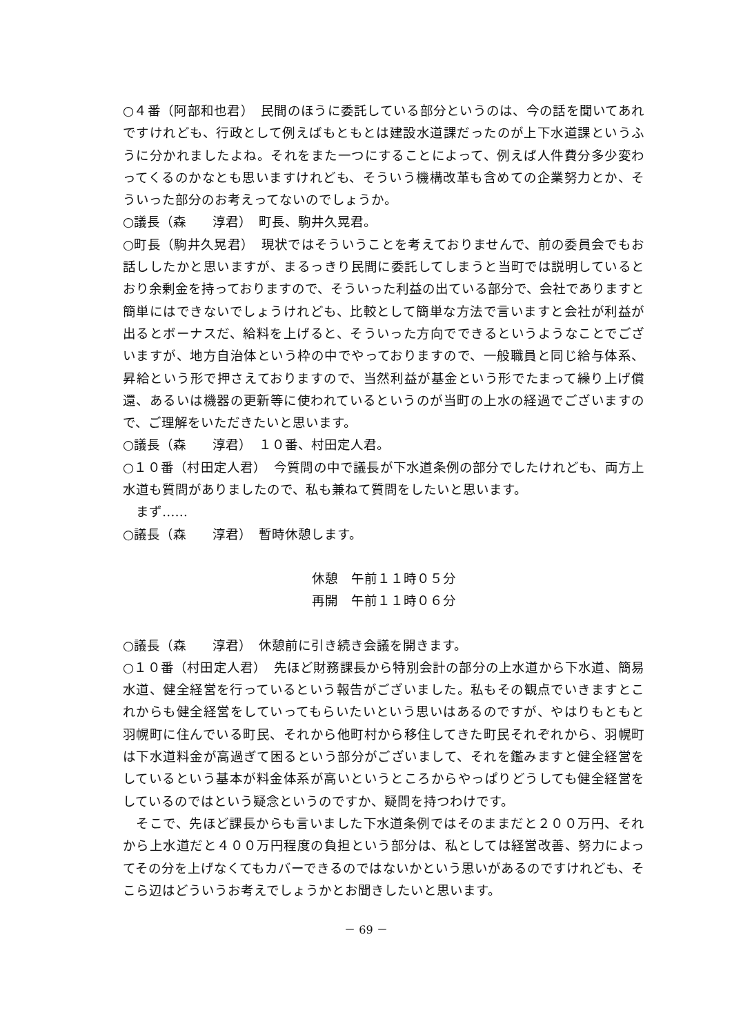○４番（阿部和也君）　民間のほうに委託している部分というのは、今の話を聞いてあれですけれども、行政として例えばもともとは建設水道課だったのが上下水道課というふうに分かれましたよね。それをまた一つにすることによって、例えば人件費分多少変わってくるのかなとも思いますけれども、そういう機構改革も含めての企業努力とか、そういった部分のお考えってないのでしょうか。
○議長（森　　淳君）　町長、駒井久晃君。
○町長（駒井久晃君）　現状ではそういうことを考えておりませんで、前の委員会でもお話ししたかと思いますが、まるっきり民間に委託してしまうと当町では説明しているとおり余剰金を持っておりますので、そういった利益の出ている部分で、会社でありますと簡単にはできないでしょうけれども、比較として簡単な方法で言いますと会社が利益が出るとボーナスだ、給料を上げると、そういった方向でできるというようなことでございますが、地方自治体という枠の中でやっておりますので、一般職員と同じ給与体系、昇給という形で押さえておりますので、当然利益が基金という形でたまって繰り上げ償還、あるいは機器の更新等に使われているというのが当町の上水の経過でございますので、ご理解をいただきたいと思います。
○議長（森　　淳君）　１０番、村田定人君。
○１０番（村田定人君）　今質問の中で議長が下水道条例の部分でしたけれども、両方上水道も質問がありましたので、私も兼ねて質問をしたいと思います。
　まず……
○議長（森　　淳君）　暫時休憩します。
休憩　午前１１時０５分
再開　午前１１時０６分
○議長（森　　淳君）　休憩前に引き続き会議を開きます。
○１０番（村田定人君）　先ほど財務課長から特別会計の部分の上水道から下水道、簡易水道、健全経営を行っているという報告がございました。私もその観点でいきますとこれからも健全経営をしていってもらいたいという思いはあるのですが、やはりもともと羽幌町に住んでいる町民、それから他町村から移住してきた町民それぞれから、羽幌町は下水道料金が高過ぎて困るという部分がございまして、それを鑑みますと健全経営をしているという基本が料金体系が高いというところからやっぱりどうしても健全経営をしているのではという疑念というのですか、疑問を持つわけです。
　そこで、先ほど課長からも言いました下水道条例ではそのままだと２００万円、それから上水道だと４００万円程度の負担という部分は、私としては経営改善、努力によってその分を上げなくてもカバーできるのではないかという思いがあるのですけれども、そこら辺はどういうお考えでしょうかとお聞きしたいと思います。
－ 69 －